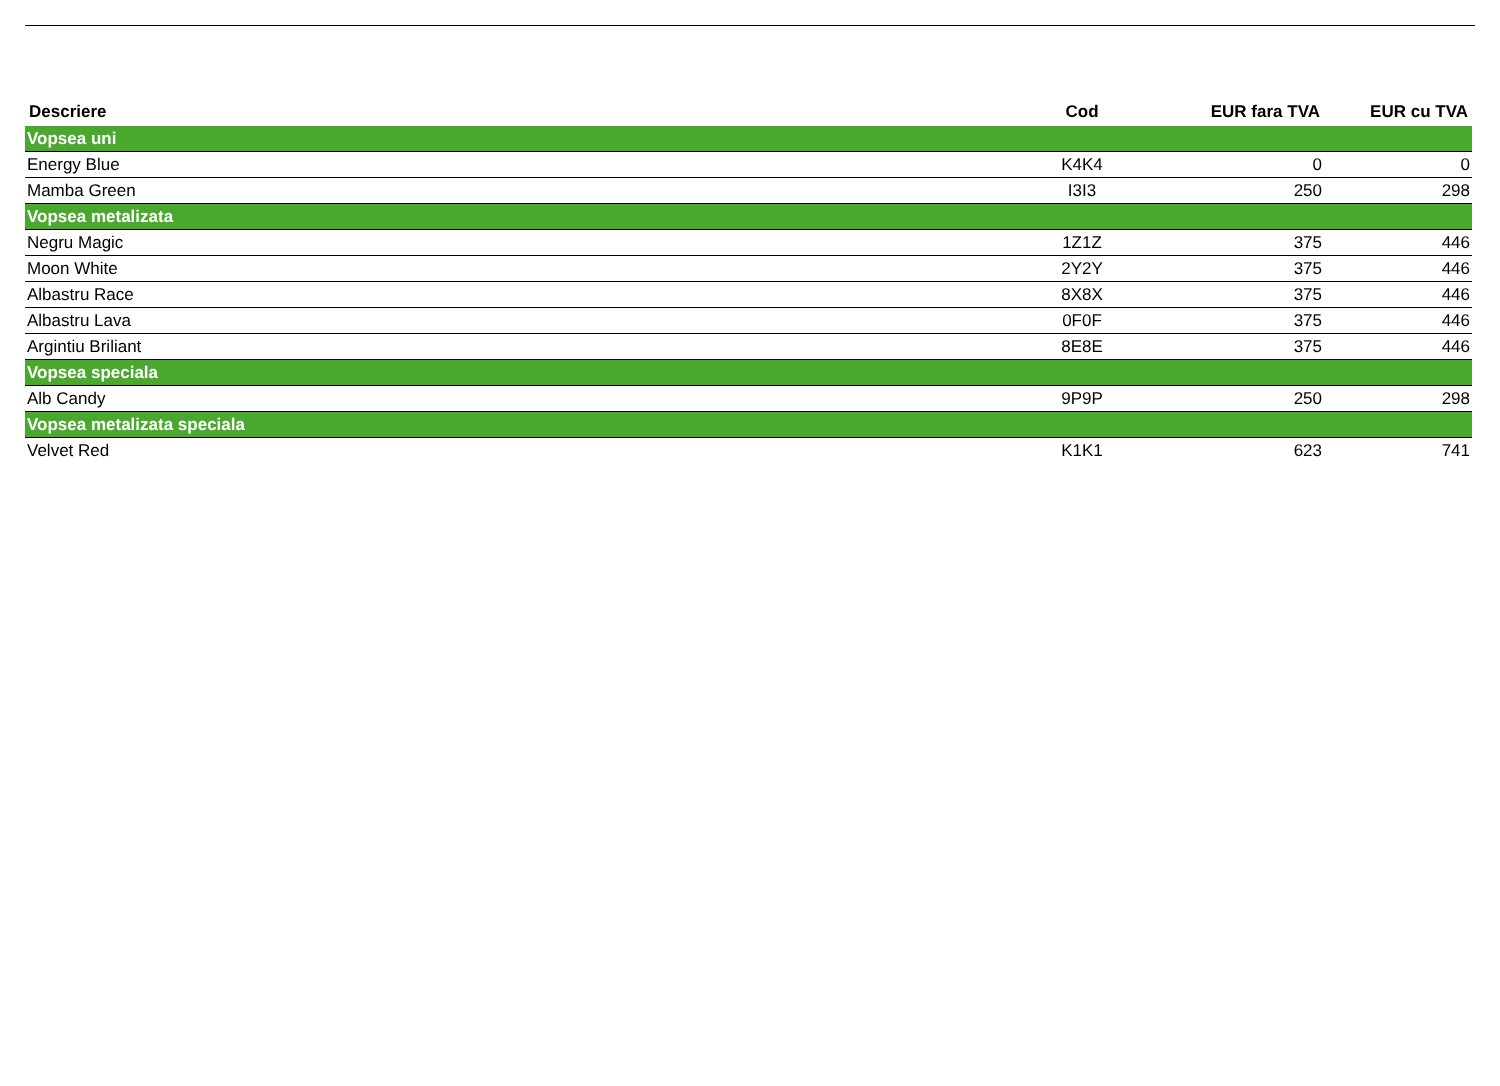| Descriere | Cod | EUR fara TVA | EUR cu TVA |
| --- | --- | --- | --- |
| Vopsea uni | | | |
| Energy Blue | K4K4 | 0 | 0 |
| Mamba Green | I3I3 | 250 | 298 |
| Vopsea metalizata | | | |
| Negru Magic | 1Z1Z | 375 | 446 |
| Moon White | 2Y2Y | 375 | 446 |
| Albastru Race | 8X8X | 375 | 446 |
| Albastru Lava | 0F0F | 375 | 446 |
| Argintiu Briliant | 8E8E | 375 | 446 |
| Vopsea speciala | | | |
| Alb Candy | 9P9P | 250 | 298 |
| Vopsea metalizata speciala | | | |
| Velvet Red | K1K1 | 623 | 741 |